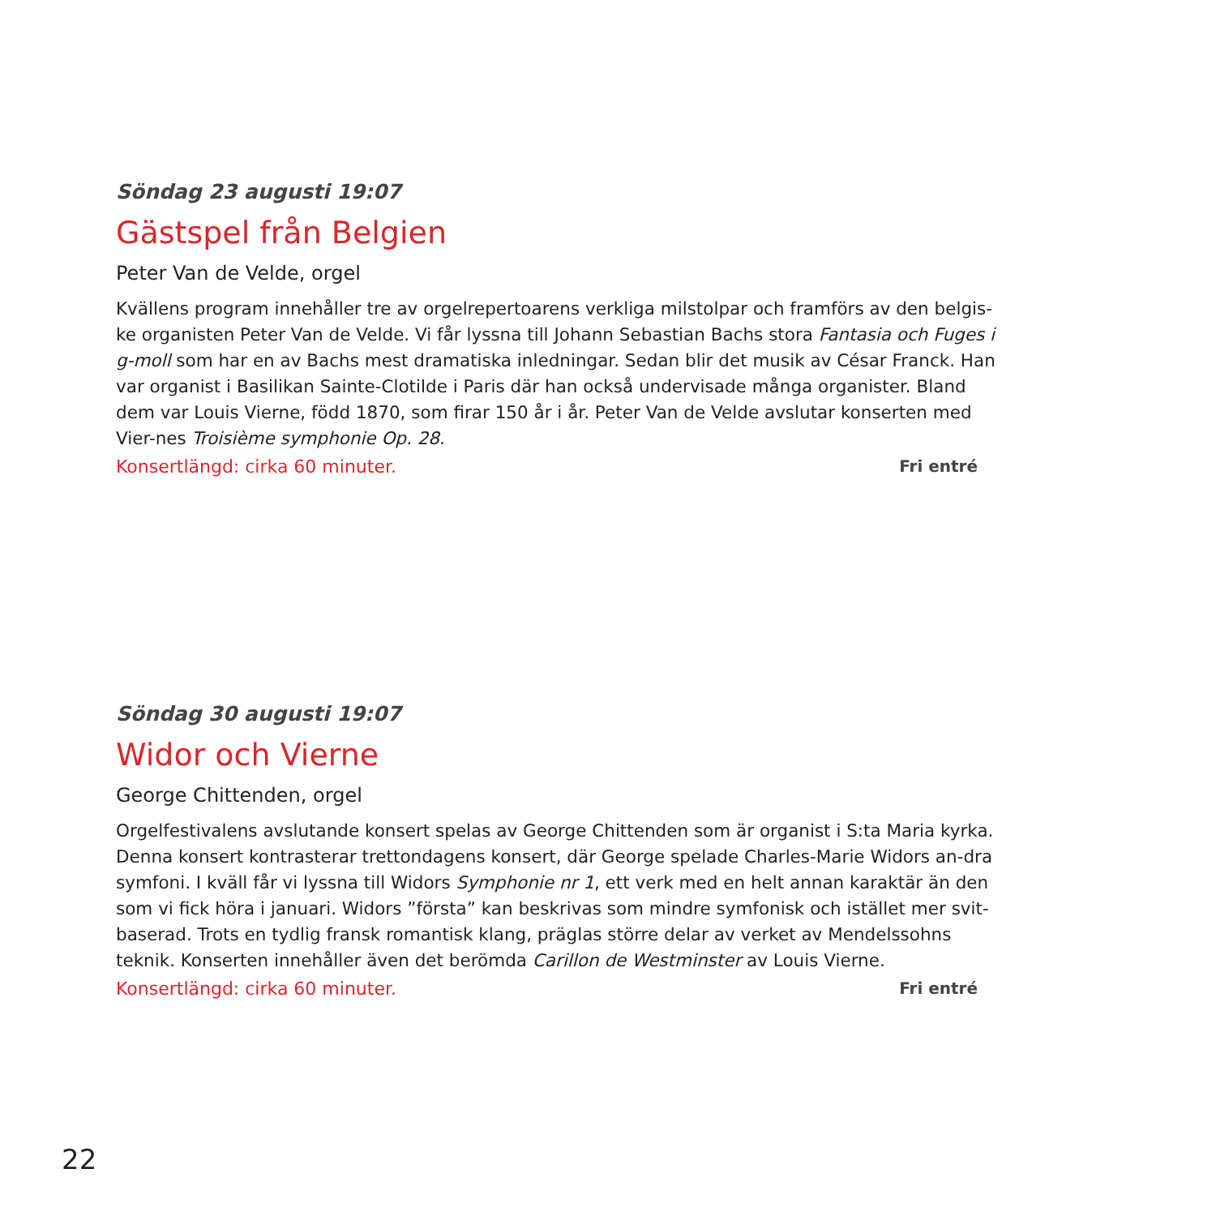Söndag 23 augusti 19:07
Gästspel från Belgien
Peter Van de Velde, orgel
Kvällens program innehåller tre av orgelrepertoarens verkliga milstolpar och framförs av den belgis-ke organisten Peter Van de Velde. Vi får lyssna till Johann Sebastian Bachs stora Fantasia och Fuges i g-moll som har en av Bachs mest dramatiska inledningar. Sedan blir det musik av César Franck. Han var organist i Basilikan Sainte-Clotilde i Paris där han också undervisade många organister. Bland dem var Louis Vierne, född 1870, som firar 150 år i år. Peter Van de Velde avslutar konserten med Vier-nes Troisième symphonie Op. 28.
Konsertlängd: cirka 60 minuter. Fri entré
Söndag 30 augusti 19:07
Widor och Vierne
George Chittenden, orgel
Orgelfestivalens avslutande konsert spelas av George Chittenden som är organist i S:ta Maria kyrka. Denna konsert kontrasterar trettondagens konsert, där George spelade Charles-Marie Widors an-dra symfoni. I kväll får vi lyssna till Widors Symphonie nr 1, ett verk med en helt annan karaktär än den som vi fick höra i januari. Widors ”första” kan beskrivas som mindre symfonisk och istället mer svit-baserad. Trots en tydlig fransk romantisk klang, präglas större delar av verket av Mendelssohns teknik. Konserten innehåller även det berömda Carillon de Westminster av Louis Vierne.
Konsertlängd: cirka 60 minuter. Fri entré
22